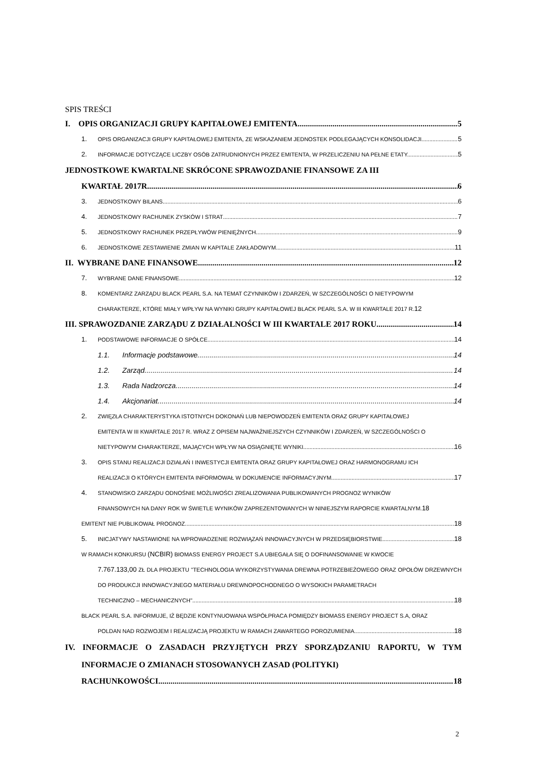SPIS TREŚCI
I. OPIS ORGANIZACJI GRUPY KAPITAŁOWEJ EMITENTA 5
1. OPIS ORGANIZACJI GRUPY KAPITAŁOWEJ EMITENTA, ZE WSKAZANIEM JEDNOSTEK PODLEGAJĄCYCH KONSOLIDACJI 5
2. INFORMACJE DOTYCZĄCE LICZBY OSÓB ZATRUDNIONYCH PRZEZ EMITENTA, W PRZELICZENIU NA PEŁNE ETATY. 5
JEDNOSTKOWE KWARTALNE SKRÓCONE SPRAWOZDANIE FINANSOWE ZA III
KWARTAŁ 2017R. 6
3. JEDNOSTKOWY BILANS 6
4. JEDNOSTKOWY RACHUNEK ZYSKÓW I STRAT 7
5. JEDNOSTKOWY RACHUNEK PRZEPŁYWÓW PIENIĘŻNYCH 9
6. JEDNOSTKOWE ZESTAWIENIE ZMIAN W KAPITALE ZAKŁADOWYM 11
II. WYBRANE DANE FINANSOWE 12
7. WYBRANE DANE FINANSOWE 12
8. KOMENTARZ ZARZĄDU BLACK PEARL S.A. NA TEMAT CZYNNIKÓW I ZDARZEŃ, W SZCZEGÓLNOŚCI O NIETYPOWYM
CHARAKTERZE, KTÓRE MIAŁY WPŁYW NA WYNIKI GRUPY KAPITAŁOWEJ BLACK PEARL S.A. W III KWARTALE 2017 R. 12
III. SPRAWOZDANIE ZARZĄDU Z DZIAŁALNOŚCI W III KWARTALE 2017 ROKU 14
1. PODSTAWOWE INFORMACJE O SPÓŁCE 14
1.1. Informacje podstawowe 14
1.2. Zarząd 14
1.3. Rada Nadzorcza 14
1.4. Akcjonariat 14
2. ZWIĘZŁA CHARAKTERYSTYKA ISTOTNYCH DOKONAŃ LUB NIEPOWODZEŃ EMITENTA ORAZ GRUPY KAPITAŁOWEJ
EMITENTA W III KWARTALE 2017 R. WRAZ Z OPISEM NAJWAŻNIEJSZYCH CZYNNIKÓW I ZDARZEŃ, W SZCZEGÓLNOŚCI O
NIETYPOWYM CHARAKTERZE, MAJĄCYCH WPŁYW NA OSIĄGNIĘTE WYNIKI. 16
3. OPIS STANU REALIZACJI DZIAŁAŃ I INWESTYCJI EMITENTA ORAZ GRUPY KAPITAŁOWEJ ORAZ HARMONOGRAMU ICH
REALIZACJI O KTÓRYCH EMITENTA INFORMOWAŁ W DOKUMENCIE INFORMACYJNYM 17
4. STANOWISKO ZARZĄDU ODNOŚNIE MOŻLIWOŚCI ZREALIZOWANIA PUBLIKOWANYCH PROGNOZ WYNIKÓW
FINANSOWYCH NA DANY ROK W ŚWIETLE WYNIKÓW ZAPREZENTOWANYCH W NINIEJSZYM RAPORCIE KWARTALNYM. 18
EMITENT NIE PUBLIKOWAŁ PROGNOZ. 18
5. INICJATYWY NASTAWIONE NA WPROWADZENIE ROZWIĄZAŃ INNOWACYJNYCH W PRZEDSIĘBIORSTWIE. 18
W RAMACH KONKURSU (NCBIR) BIOMASS ENERGY PROJECT S.A UBIEGAŁA SIĘ O DOFINANSOWANIE W KWOCIE
7.767.133,00 ZŁ DLA PROJEKTU "TECHNOLOGIA WYKORZYSTYWANIA DREWNA POTRZEBIEŻOWEGO ORAZ OPOŁÓW DRZEWNYCH DO PRODUKCJI INNOWACYJNEGO MATERIAŁU DREWNOPOCHODNEGO O WYSOKICH PARAMETRACH
TECHNICZNO – MECHANICZNYCH". 18
BLACK PEARL S.A. INFORMUJE, IŻ BĘDZIE KONTYNUOWANA WSPÓŁPRACA POMIĘDZY BIOMASS ENERGY PROJECT S.A, ORAZ
POLDAN NAD ROZWOJEM I REALIZACJĄ PROJEKTU W RAMACH ZAWARTEGO POROZUMIENIA. 18
IV. INFORMACJE O ZASADACH PRZYJĘTYCH PRZY SPORZĄDZANIU RAPORTU, W TYM INFORMACJE O ZMIANACH STOSOWANYCH ZASAD (POLITYKI)
RACHUNKOWOŚCI 18
2